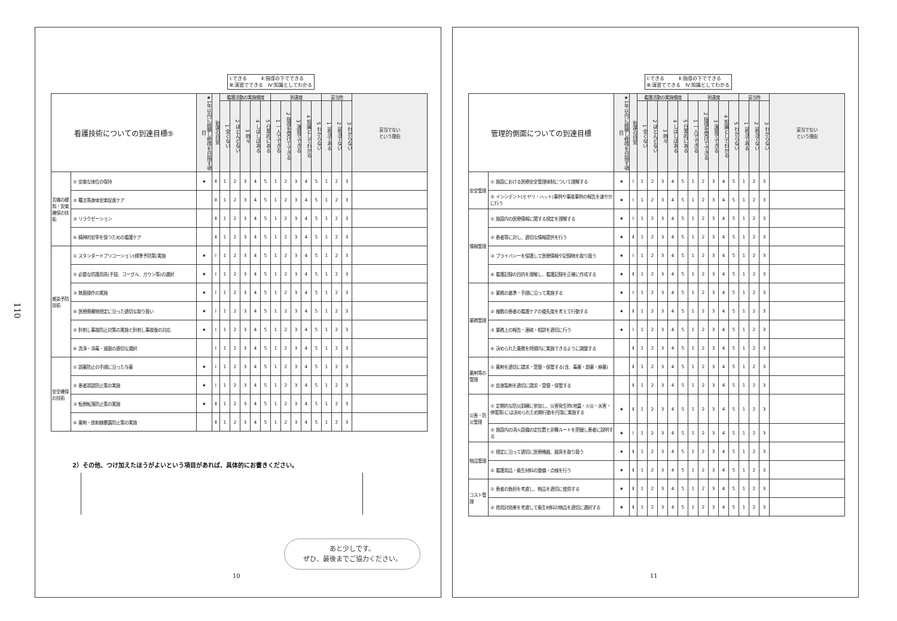110
Ⅰ:できる　　　Ⅱ:指導の下でできる
Ⅲ:演習でできる　Ⅳ:知識としてわかる
| 看護技術についての到達目標⑤ | | ★1年以内に経験し修得を目指す項目 | 到達の目安 | 看護活動の実施頻度 | | | | | 到達度 | | | | | 妥当性 | | | 妥当でない という理由 |
| --- | --- | --- | --- | --- | --- | --- | --- | --- | --- | --- | --- | --- | --- | --- | --- | --- | --- |
| | | | | 1 全くない | 2 ほとんどない | 3 時々 | 4 しばしばある | 5 日常的にある | 1 一人でできる | 2 指導を受けてできる | 3 演習でできる | 4 知識としてわかる | 5 わからない | 1 妥当である | 2 妥当でない | 3 わからない | |
| 苦痛の緩和・安楽確保の技術 | ① 安楽な体位の保持 | ★ | Ⅱ | 1 | 2 | 3 | 4 | 5 | 1 | 2 | 3 | 4 | 5 | 1 | 2 | 3 | |
| | ② 罨法等身体安楽促進ケア | | Ⅱ | 1 | 2 | 3 | 4 | 5 | 1 | 2 | 3 | 4 | 5 | 1 | 2 | 3 | |
| | ③ リラクゼーション | | Ⅱ | 1 | 2 | 3 | 4 | 5 | 1 | 2 | 3 | 4 | 5 | 1 | 2 | 3 | |
| | ④ 精神的安寧を保つための看護ケア | | Ⅱ | 1 | 2 | 3 | 4 | 5 | 1 | 2 | 3 | 4 | 5 | 1 | 2 | 3 | |
| 感染予防技術 | ① スタンダードプリコーション(標準予防策)実施 | ★ | Ⅰ | 1 | 2 | 3 | 4 | 5 | 1 | 2 | 3 | 4 | 5 | 1 | 2 | 3 | |
| | ② 必要な防護用具(手袋、ゴーグル、ガウン等)の選択 | ★ | Ⅰ | 1 | 2 | 3 | 4 | 5 | 1 | 2 | 3 | 4 | 5 | 1 | 2 | 3 | |
| | ③ 無菌操作の実施 | ★ | Ⅰ | 1 | 2 | 3 | 4 | 5 | 1 | 2 | 3 | 4 | 5 | 1 | 2 | 3 | |
| | ④ 医療廃棄物規定に沿った適切な取り扱い | ★ | Ⅰ | 1 | 2 | 3 | 4 | 5 | 1 | 2 | 3 | 4 | 5 | 1 | 2 | 3 | |
| | ⑤ 針刺し事故防止対策の実施と針刺し事故後の対応 | ★ | Ⅰ | 1 | 2 | 3 | 4 | 5 | 1 | 2 | 3 | 4 | 5 | 1 | 2 | 3 | |
| | ⑥ 洗浄・消毒・滅菌の適切な選択 | | Ⅰ | 1 | 2 | 3 | 4 | 5 | 1 | 2 | 3 | 4 | 5 | 1 | 2 | 3 | |
| 安全確保の技術 | ① 誤薬防止の手順に沿った与薬 | ★ | Ⅰ | 1 | 2 | 3 | 4 | 5 | 1 | 2 | 3 | 4 | 5 | 1 | 2 | 3 | |
| | ② 患者誤認防止策の実施 | ★ | Ⅰ | 1 | 2 | 3 | 4 | 5 | 1 | 2 | 3 | 4 | 5 | 1 | 2 | 3 | |
| | ③ 転倒転落防止策の実施 | ★ | Ⅱ | 1 | 2 | 3 | 4 | 5 | 1 | 2 | 3 | 4 | 5 | 1 | 2 | 3 | |
| | ④ 薬剤・放射線暴露防止策の実施 | | Ⅱ | 1 | 2 | 3 | 4 | 5 | 1 | 2 | 3 | 4 | 5 | 1 | 2 | 3 | |
2）その他、つけ加えたほうがよいという項目があれば、具体的にお書きください。
あと少しです。
ぜひ、最後までご協力ください。
10
Ⅰ:できる　　　Ⅱ:指導の下でできる
Ⅲ:演習でできる　Ⅳ:知識としてわかる
| 管理的側面についての到達目標 | | ★1年以内に経験し修得を目指す項目 | 到達の目安 | 看護活動の実施頻度 | | | | | 到達度 | | | | | 妥当性 | | | 妥当でない という理由 |
| --- | --- | --- | --- | --- | --- | --- | --- | --- | --- | --- | --- | --- | --- | --- | --- | --- | --- |
| | | | | 1 全くない | 2 ほとんどない | 3 時々 | 4 しばしばある | 5 日常的にある | 1 一人でできる | 2 指導を受けてできる | 3 演習でできる | 4 知識としてわかる | 5 わからない | 1 妥当である | 2 妥当でない | 3 わからない | |
| 安全管理 | ① 施設における医療安全管理体制について理解する | ★ | Ⅰ | 1 | 2 | 3 | 4 | 5 | 1 | 2 | 3 | 4 | 5 | 1 | 2 | 3 | |
| | ② インシデント(ヒヤリ・ハット)事例や事故事例の報告を速やかに行う | ★ | Ⅰ | 1 | 2 | 3 | 4 | 5 | 1 | 2 | 3 | 4 | 5 | 1 | 2 | 3 | |
| 情報管理 | ① 施設内の医療情報に関する規定を理解する | ★ | Ⅰ | 1 | 2 | 3 | 4 | 5 | 1 | 2 | 3 | 4 | 5 | 1 | 2 | 3 | |
| | ② 患者等に対し、適切な情報提供を行う | ★ | Ⅱ | 1 | 2 | 3 | 4 | 5 | 1 | 2 | 3 | 4 | 5 | 1 | 2 | 3 | |
| | ③ プライバシーを保護して医療情報や記録物を取り扱う | ★ | Ⅰ | 1 | 2 | 3 | 4 | 5 | 1 | 2 | 3 | 4 | 5 | 1 | 2 | 3 | |
| | ④ 看護記録の目的を理解し、看護記録を正確に作成する | ★ | Ⅱ | 1 | 2 | 3 | 4 | 5 | 1 | 2 | 3 | 4 | 5 | 1 | 2 | 3 | |
| 業務管理 | ① 業務の基準・手順に沿って実施する | ★ | Ⅰ | 1 | 2 | 3 | 4 | 5 | 1 | 2 | 3 | 4 | 5 | 1 | 2 | 3 | |
| | ② 複数の患者の看護ケアの優先度を考えて行動する | ★ | Ⅱ | 1 | 2 | 3 | 4 | 5 | 1 | 2 | 3 | 4 | 5 | 1 | 2 | 3 | |
| | ③ 業務上の報告・連絡・相談を適切に行う | ★ | Ⅰ | 1 | 2 | 3 | 4 | 5 | 1 | 2 | 3 | 4 | 5 | 1 | 2 | 3 | |
| | ④ 決められた業務を時間内に実施できるように調整する | | Ⅱ | 1 | 2 | 3 | 4 | 5 | 1 | 2 | 3 | 4 | 5 | 1 | 2 | 3 | |
| 薬剤等の管理 | ① 薬剤を適切に請求・受領・保管する(含、毒薬・劇薬・麻薬) | | Ⅱ | 1 | 2 | 3 | 4 | 5 | 1 | 2 | 3 | 4 | 5 | 1 | 2 | 3 | |
| | ② 血液製剤を適切に請求・受領・保管する | | Ⅱ | 1 | 2 | 3 | 4 | 5 | 1 | 2 | 3 | 4 | 5 | 1 | 2 | 3 | |
| 災害・防災管理 | ① 定期的な防災訓練に参加し、災害発生時(地震・火災・水害・停電等)には決められた初期行動を円滑に実施する | ★ | Ⅱ | 1 | 2 | 3 | 4 | 5 | 1 | 2 | 3 | 4 | 5 | 1 | 2 | 3 | |
| | ② 施設内の消火設備の定位置と非難ルートを把握し患者に説明する | ★ | Ⅰ | 1 | 2 | 3 | 4 | 5 | 1 | 2 | 3 | 4 | 5 | 1 | 2 | 3 | |
| 物品管理 | ① 規定に沿って適切に医療機器、器具を取り扱う | ★ | Ⅱ | 1 | 2 | 3 | 4 | 5 | 1 | 2 | 3 | 4 | 5 | 1 | 2 | 3 | |
| | ② 看護用品・衛生材料の整備・点検を行う | ★ | Ⅱ | 1 | 2 | 3 | 4 | 5 | 1 | 2 | 3 | 4 | 5 | 1 | 2 | 3 | |
| コスト管理 | ① 患者の負担を考慮し、物品を適切に使用する | ★ | Ⅱ | 1 | 2 | 3 | 4 | 5 | 1 | 2 | 3 | 4 | 5 | 1 | 2 | 3 | |
| | ② 費用対効果を考慮して衛生材料の物品を適切に選択する | ★ | Ⅱ | 1 | 2 | 3 | 4 | 5 | 1 | 2 | 3 | 4 | 5 | 1 | 2 | 3 | |
11